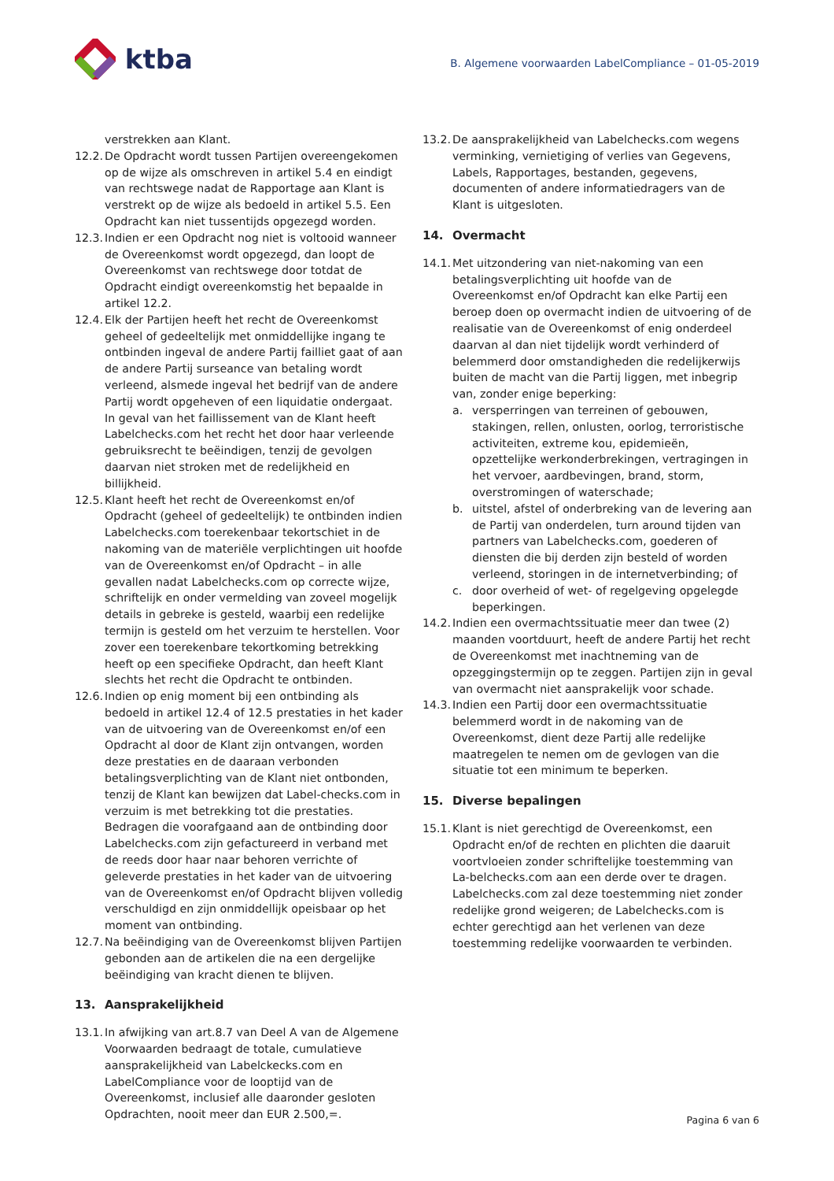ktba
B. Algemene voorwaarden LabelCompliance – 01-05-2019
verstrekken aan Klant.
12.2. De Opdracht wordt tussen Partijen overeengekomen op de wijze als omschreven in artikel 5.4 en eindigt van rechtswege nadat de Rapportage aan Klant is verstrekt op de wijze als bedoeld in artikel 5.5. Een Opdracht kan niet tussentijds opgezegd worden.
12.3. Indien er een Opdracht nog niet is voltooid wanneer de Overeenkomst wordt opgezegd, dan loopt de Overeenkomst van rechtswege door totdat de Opdracht eindigt overeenkomstig het bepaalde in artikel 12.2.
12.4. Elk der Partijen heeft het recht de Overeenkomst geheel of gedeeltelijk met onmiddellijke ingang te ontbinden ingeval de andere Partij failliet gaat of aan de andere Partij surseance van betaling wordt verleend, alsmede ingeval het bedrijf van de andere Partij wordt opgeheven of een liquidatie ondergaat. In geval van het faillissement van de Klant heeft Labelchecks.com het recht het door haar verleende gebruiksrecht te beëindigen, tenzij de gevolgen daarvan niet stroken met de redelijkheid en billijkheid.
12.5. Klant heeft het recht de Overeenkomst en/of Opdracht (geheel of gedeeltelijk) te ontbinden indien Labelchecks.com toerekenbaar tekortschiet in de nakoming van de materiële verplichtingen uit hoofde van de Overeenkomst en/of Opdracht – in alle gevallen nadat Labelchecks.com op correcte wijze, schriftelijk en onder vermelding van zoveel mogelijk details in gebreke is gesteld, waarbij een redelijke termijn is gesteld om het verzuim te herstellen. Voor zover een toerekenbare tekortkoming betrekking heeft op een specifieke Opdracht, dan heeft Klant slechts het recht die Opdracht te ontbinden.
12.6. Indien op enig moment bij een ontbinding als bedoeld in artikel 12.4 of 12.5 prestaties in het kader van de uitvoering van de Overeenkomst en/of een Opdracht al door de Klant zijn ontvangen, worden deze prestaties en de daaraan verbonden betalingsverplichting van de Klant niet ontbonden, tenzij de Klant kan bewijzen dat Label-checks.com in verzuim is met betrekking tot die prestaties. Bedragen die voorafgaand aan de ontbinding door Labelchecks.com zijn gefactureerd in verband met de reeds door haar naar behoren verrichte of geleverde prestaties in het kader van de uitvoering van de Overeenkomst en/of Opdracht blijven volledig verschuldigd en zijn onmiddellijk opeisbaar op het moment van ontbinding.
12.7. Na beëindiging van de Overeenkomst blijven Partijen gebonden aan de artikelen die na een dergelijke beëindiging van kracht dienen te blijven.
13. Aansprakelijkheid
13.1. In afwijking van art.8.7 van Deel A van de Algemene Voorwaarden bedraagt de totale, cumulatieve aansprakelijkheid van Labelckecks.com en LabelCompliance voor de looptijd van de Overeenkomst, inclusief alle daaronder gesloten Opdrachten, nooit meer dan EUR 2.500,=.
13.2. De aansprakelijkheid van Labelchecks.com wegens verminking, vernietiging of verlies van Gegevens, Labels, Rapportages, bestanden, gegevens, documenten of andere informatiedragers van de Klant is uitgesloten.
14. Overmacht
14.1. Met uitzondering van niet-nakoming van een betalingsverplichting uit hoofde van de Overeenkomst en/of Opdracht kan elke Partij een beroep doen op overmacht indien de uitvoering of de realisatie van de Overeenkomst of enig onderdeel daarvan al dan niet tijdelijk wordt verhinderd of belemmerd door omstandigheden die redelijkerwijs buiten de macht van die Partij liggen, met inbegrip van, zonder enige beperking:
a. versperringen van terreinen of gebouwen, stakingen, rellen, onlusten, oorlog, terroristische activiteiten, extreme kou, epidemieën, opzettelijke werkonderbrekingen, vertragingen in het vervoer, aardbevingen, brand, storm, overstromingen of waterschade;
b. uitstel, afstel of onderbreking van de levering aan de Partij van onderdelen, turn around tijden van partners van Labelchecks.com, goederen of diensten die bij derden zijn besteld of worden verleend, storingen in de internetverbinding; of
c. door overheid of wet- of regelgeving opgelegde beperkingen.
14.2. Indien een overmachtssituatie meer dan twee (2) maanden voortduurt, heeft de andere Partij het recht de Overeenkomst met inachtneming van de opzeggingstermijn op te zeggen. Partijen zijn in geval van overmacht niet aansprakelijk voor schade.
14.3. Indien een Partij door een overmachtssituatie belemmerd wordt in de nakoming van de Overeenkomst, dient deze Partij alle redelijke maatregelen te nemen om de gevlogen van die situatie tot een minimum te beperken.
15. Diverse bepalingen
15.1. Klant is niet gerechtigd de Overeenkomst, een Opdracht en/of de rechten en plichten die daaruit voortvloeien zonder schriftelijke toestemming van La-belchecks.com aan een derde over te dragen. Labelchecks.com zal deze toestemming niet zonder redelijke grond weigeren; de Labelchecks.com is echter gerechtigd aan het verlenen van deze toestemming redelijke voorwaarden te verbinden.
Pagina 6 van 6